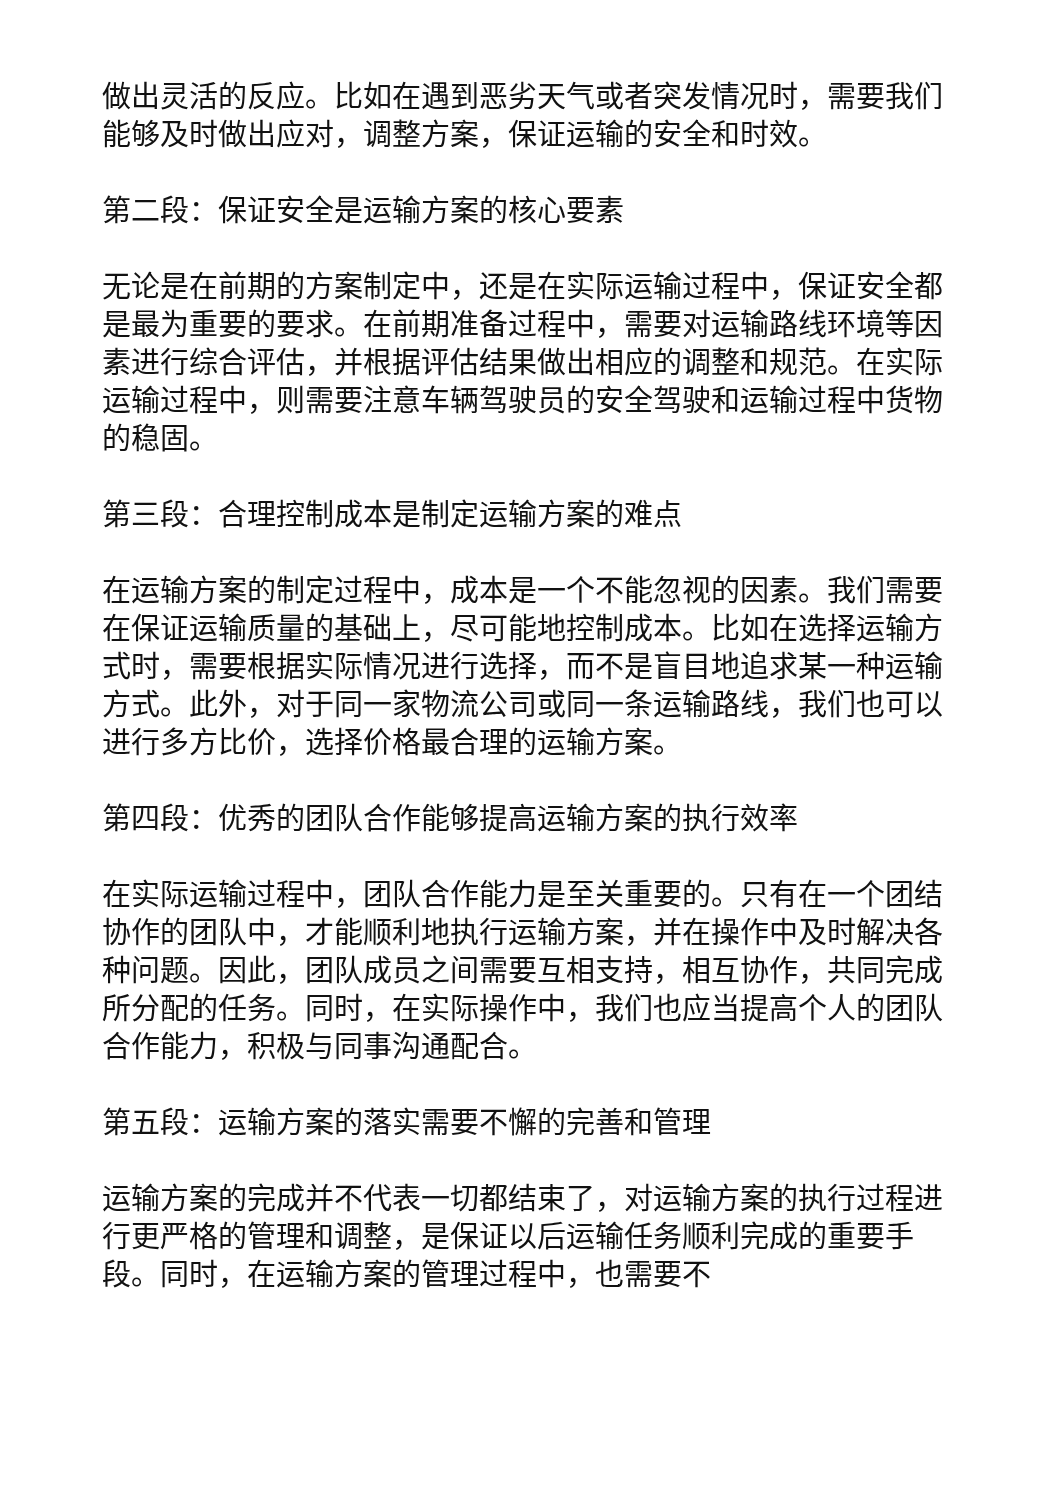做出灵活的反应。比如在遇到恶劣天气或者突发情况时，需要我们能够及时做出应对，调整方案，保证运输的安全和时效。
第二段：保证安全是运输方案的核心要素
无论是在前期的方案制定中，还是在实际运输过程中，保证安全都是最为重要的要求。在前期准备过程中，需要对运输路线环境等因素进行综合评估，并根据评估结果做出相应的调整和规范。在实际运输过程中，则需要注意车辆驾驶员的安全驾驶和运输过程中货物的稳固。
第三段：合理控制成本是制定运输方案的难点
在运输方案的制定过程中，成本是一个不能忽视的因素。我们需要在保证运输质量的基础上，尽可能地控制成本。比如在选择运输方式时，需要根据实际情况进行选择，而不是盲目地追求某一种运输方式。此外，对于同一家物流公司或同一条运输路线，我们也可以进行多方比价，选择价格最合理的运输方案。
第四段：优秀的团队合作能够提高运输方案的执行效率
在实际运输过程中，团队合作能力是至关重要的。只有在一个团结协作的团队中，才能顺利地执行运输方案，并在操作中及时解决各种问题。因此，团队成员之间需要互相支持，相互协作，共同完成所分配的任务。同时，在实际操作中，我们也应当提高个人的团队合作能力，积极与同事沟通配合。
第五段：运输方案的落实需要不懈的完善和管理
运输方案的完成并不代表一切都结束了，对运输方案的执行过程进行更严格的管理和调整，是保证以后运输任务顺利完成的重要手段。同时，在运输方案的管理过程中，也需要不